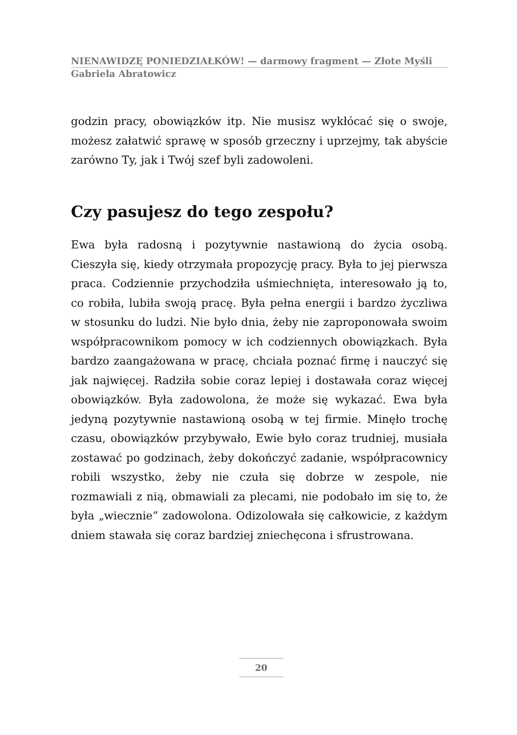NIENAWIDZĘ PONIEDZIAŁKÓW! — darmowy fragment — Złote Myśli
Gabriela Abratowicz
godzin pracy, obowiązków itp. Nie musisz wykłócać się o swoje, możesz załatwić sprawę w sposób grzeczny i uprzejmy, tak abyście zarówno Ty, jak i Twój szef byli zadowoleni.
Czy pasujesz do tego zespołu?
Ewa była radosną i pozytywnie nastawioną do życia osobą. Cieszyła się, kiedy otrzymała propozycję pracy. Była to jej pierwsza praca. Codziennie przychodziła uśmiechnięta, interesowało ją to, co robiła, lubiła swoją pracę. Była pełna energii i bardzo życzliwa w stosunku do ludzi. Nie było dnia, żeby nie zaproponowała swoim współpracownikom pomocy w ich codziennych obowiązkach. Była bardzo zaangażowana w pracę, chciała poznać firmę i nauczyć się jak najwięcej. Radziła sobie coraz lepiej i dostawała coraz więcej obowiązków. Była zadowolona, że może się wykazać. Ewa była jedyną pozytywnie nastawioną osobą w tej firmie. Minęło trochę czasu, obowiązków przybywało, Ewie było coraz trudniej, musiała zostawać po godzinach, żeby dokończyć zadanie, współpracownicy robili wszystko, żeby nie czuła się dobrze w zespole, nie rozmawiali z nią, obmawiali za plecami, nie podobało im się to, że była „wiecznie” zadowolona. Odizolowała się całkowicie, z każdym dniem stawała się coraz bardziej zniechęcona i sfrustrowana.
20